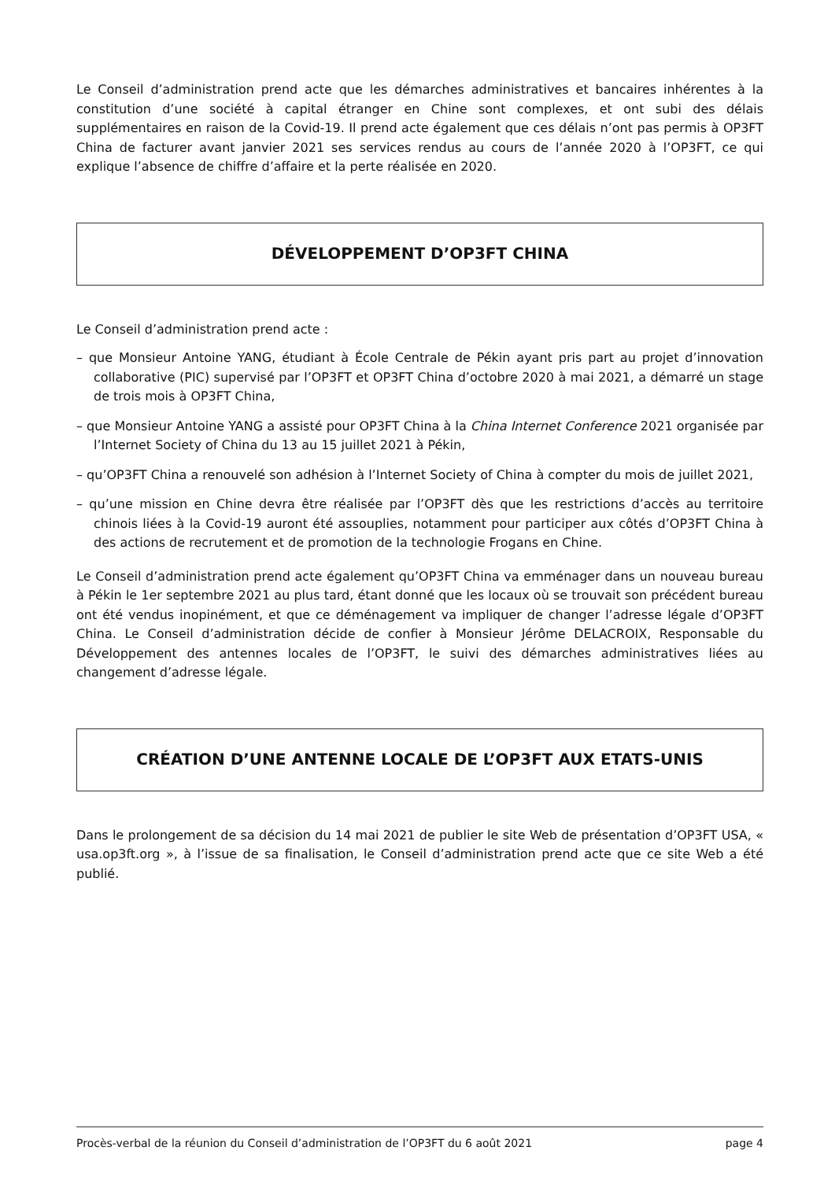Le Conseil d’administration prend acte que les démarches administratives et bancaires inhérentes à la constitution d’une société à capital étranger en Chine sont complexes, et ont subi des délais supplémentaires en raison de la Covid-19. Il prend acte également que ces délais n’ont pas permis à OP3FT China de facturer avant janvier 2021 ses services rendus au cours de l’année 2020 à l’OP3FT, ce qui explique l’absence de chiffre d’affaire et la perte réalisée en 2020.
DÉVELOPPEMENT D’OP3FT CHINA
Le Conseil d’administration prend acte :
– que Monsieur Antoine YANG, étudiant à École Centrale de Pékin ayant pris part au projet d’innovation collaborative (PIC) supervisé par l’OP3FT et OP3FT China d’octobre 2020 à mai 2021, a démarré un stage de trois mois à OP3FT China,
– que Monsieur Antoine YANG a assisté pour OP3FT China à la China Internet Conference 2021 organisée par l’Internet Society of China du 13 au 15 juillet 2021 à Pékin,
– qu’OP3FT China a renouvelé son adhésion à l’Internet Society of China à compter du mois de juillet 2021,
– qu’une mission en Chine devra être réalisée par l’OP3FT dès que les restrictions d’accès au territoire chinois liées à la Covid-19 auront été assouplies, notamment pour participer aux côtés d’OP3FT China à des actions de recrutement et de promotion de la technologie Frogans en Chine.
Le Conseil d’administration prend acte également qu’OP3FT China va emménager dans un nouveau bureau à Pékin le 1er septembre 2021 au plus tard, étant donné que les locaux où se trouvait son précédent bureau ont été vendus inopinément, et que ce déménagement va impliquer de changer l’adresse légale d’OP3FT China. Le Conseil d’administration décide de confier à Monsieur Jérôme DELACROIX, Responsable du Développement des antennes locales de l’OP3FT, le suivi des démarches administratives liées au changement d’adresse légale.
CRÉATION D’UNE ANTENNE LOCALE DE L’OP3FT AUX ETATS-UNIS
Dans le prolongement de sa décision du 14 mai 2021 de publier le site Web de présentation d’OP3FT USA, « usa.op3ft.org », à l’issue de sa finalisation, le Conseil d’administration prend acte que ce site Web a été publié.
Procès-verbal de la réunion du Conseil d’administration de l’OP3FT du 6 août 2021 page 4